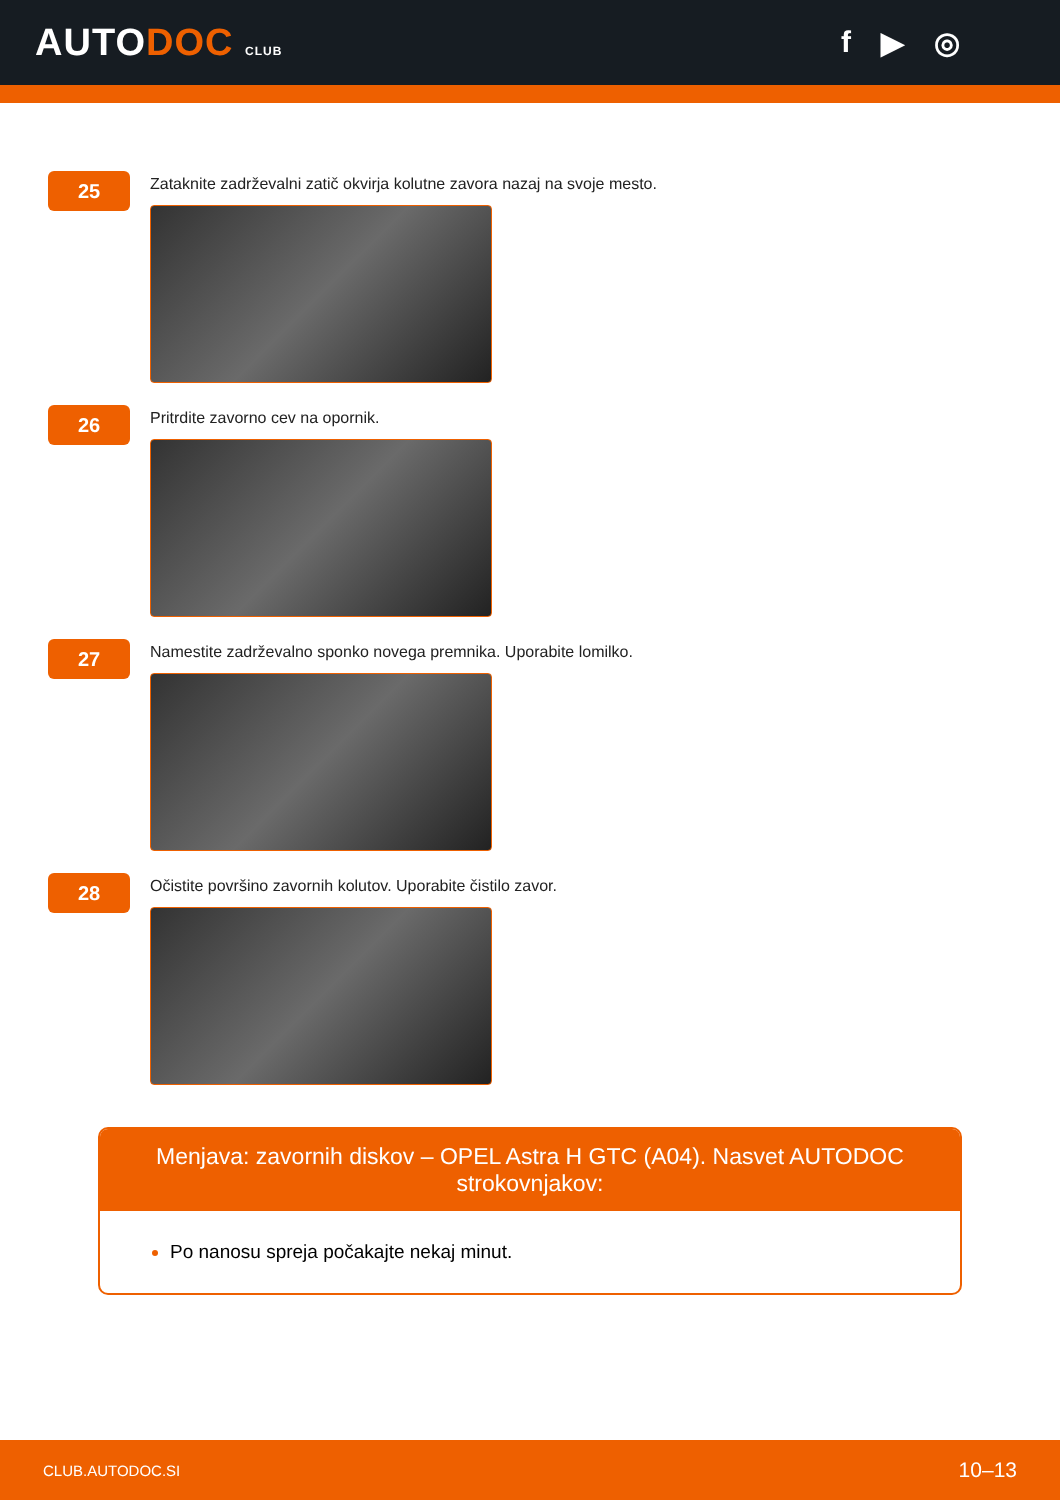AUTODOC CLUB
f ▶ ◎
25
Zataknite zadrževalni zatič okvirja kolutne zavora nazaj na svoje mesto.
26
Pritrdite zavorno cev na opornik.
27
Namestite zadrževalno sponko novega premnika. Uporabite lomilko.
28
Očistite površino zavornih kolutov. Uporabite čistilo zavor.
Menjava: zavornih diskov – OPEL Astra H GTC (A04). Nasvet AUTODOC strokovnjakov:
Po nanosu spreja počakajte nekaj minut.
CLUB.AUTODOC.SI 10–13